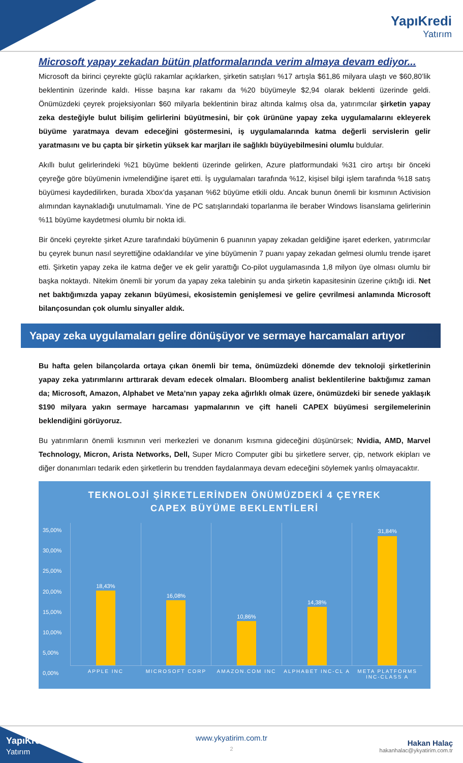YapıKredi
Yatırım
Microsoft yapay zekadan bütün platformalarında verim almaya devam ediyor...
Microsoft da birinci çeyrekte güçlü rakamlar açıklarken, şirketin satışları %17 artışla $61,86 milyara ulaştı ve $60,80’lik beklentinin üzerinde kaldı. Hisse başına kar rakamı da %20 büyümeyle $2,94 olarak beklenti üzerinde geldi. Önümüzdeki çeyrek projeksiyonları $60 milyarla beklentinin biraz altında kalmış olsa da, yatırımcılar şirketin yapay zeka desteğiyle bulut bilişim gelirlerini büyütmesini, bir çok ürününe yapay zeka uygulamalarını ekleyerek büyüme yaratmaya devam edeceğini göstermesini, iş uygulamalarında katma değerli servislerin gelir yaratmasını ve bu çapta bir şirketin yüksek kar marjları ile sağlıklı büyüyebilmesini olumlu buldular.
Akıllı bulut gelirlerindeki %21 büyüme beklenti üzerinde gelirken, Azure platformundaki %31 ciro artışı bir önceki çeyreğe göre büyümenin ivmelendiğine işaret etti. İş uygulamaları tarafında %12, kişisel bilgi işlem tarafında %18 satış büyümesi kaydedilirken, burada Xbox’da yaşanan %62 büyüme etkili oldu. Ancak bunun önemli bir kısmının Activision alımından kaynakladığı unutulmamalı. Yine de PC satışlarındaki toparlanma ile beraber Windows lisanslama gelirlerinin %11 büyüme kaydetmesi olumlu bir nokta idi.
Bir önceki çeyrekte şirket Azure tarafındaki büyümenin 6 puanının yapay zekadan geldiğine işaret ederken, yatırımcılar bu çeyrek bunun nasıl seyrettiğine odaklandılar ve yine büyümenin 7 puanı yapay zekadan gelmesi olumlu trende işaret etti. Şirketin yapay zeka ile katma değer ve ek gelir yarattığı Co-pilot uygulamasında 1,8 milyon üye olması olumlu bir başka noktaydı. Nitekim önemli bir yorum da yapay zeka talebinin şu anda şirketin kapasitesinin üzerine çıktığı idi. Net net baktığımızda yapay zekanın büyümesi, ekosistemin genişlemesi ve gelire çevrilmesi anlamında Microsoft bilançosundan çok olumlu sinyaller aldık.
Yapay zeka uygulamaları gelire dönüşüyor ve sermaye harcamaları artıyor
Bu hafta gelen bilançolarda ortaya çıkan önemli bir tema, önümüzdeki dönemde dev teknoloji şirketlerinin yapay zeka yatırımlarını arttırarak devam edecek olmaları. Bloomberg analist beklentilerine baktığımız zaman da; Microsoft, Amazon, Alphabet ve Meta’nın yapay zeka ağırlıklı olmak üzere, önümüzdeki bir senede yaklaşık $190 milyara yakın sermaye harcaması yapmalarının ve çift haneli CAPEX büyümesi sergilemelerinin beklendiğini görüyoruz.
Bu yatırımların önemli kısmının veri merkezleri ve donanım kısmına gideceğini düşünürsek; Nvidia, AMD, Marvel Technology, Micron, Arista Networks, Dell, Super Micro Computer gibi bu şirketlere server, çip, network ekipları ve diğer donanımları tedarik eden şirketlerin bu trendden faydalanmaya devam edeceğini söylemek yanlış olmayacaktır.
TEKNOLOJİ ŞİRKETLERİNDEN ÖNÜMÜZDEKİ 4 ÇEYREK
CAPEX BÜYÜME BEKLENTİLERİ
35,00%
30,00%
25,00%
20,00%
15,00%
10,00%
5,00%
0,00%
18,43%
APPLE INC
16,08%
MICROSOFT CORP
10,86%
AMAZON.COM INC
14,38%
ALPHABET INC-CL A
31,84%
META PLATFORMS INC-CLASS A
YapıKredi
Yatırım
www.ykyatirim.com.tr
2
Hakan Halaç
hakanhalac@ykyatirim.com.tr